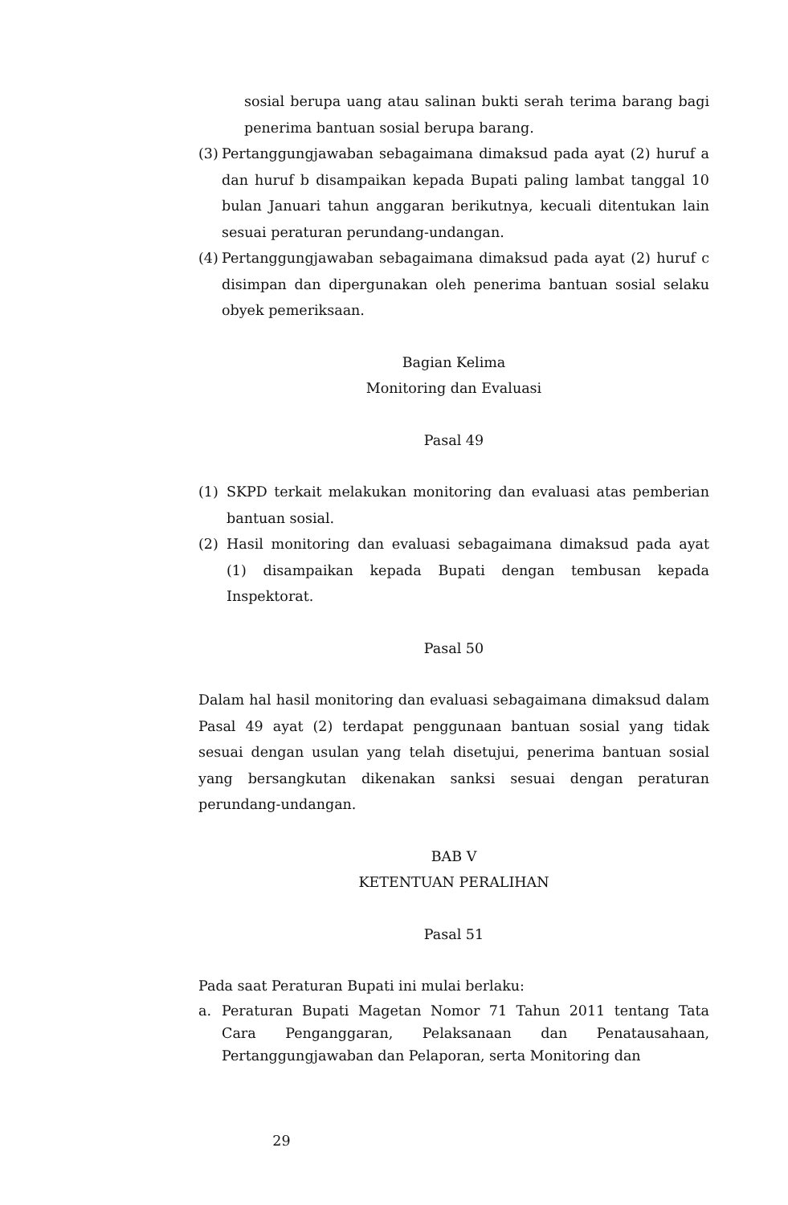sosial berupa uang atau salinan bukti serah terima barang bagi penerima bantuan sosial berupa barang.
(3) Pertanggungjawaban sebagaimana dimaksud pada ayat (2) huruf a dan huruf b disampaikan kepada Bupati paling lambat tanggal 10 bulan Januari tahun anggaran berikutnya, kecuali ditentukan lain sesuai peraturan perundang-undangan.
(4) Pertanggungjawaban sebagaimana dimaksud pada ayat (2) huruf c disimpan dan dipergunakan oleh penerima bantuan sosial selaku obyek pemeriksaan.
Bagian Kelima
Monitoring dan Evaluasi
Pasal 49
(1) SKPD terkait melakukan monitoring dan evaluasi atas pemberian bantuan sosial.
(2) Hasil monitoring dan evaluasi sebagaimana dimaksud pada ayat (1) disampaikan kepada Bupati dengan tembusan kepada Inspektorat.
Pasal 50
Dalam hal hasil monitoring dan evaluasi sebagaimana dimaksud dalam Pasal 49 ayat (2) terdapat penggunaan bantuan sosial yang tidak sesuai dengan usulan yang telah disetujui, penerima bantuan sosial yang bersangkutan dikenakan sanksi sesuai dengan peraturan perundang-undangan.
BAB V
KETENTUAN PERALIHAN
Pasal 51
Pada saat Peraturan Bupati ini mulai berlaku:
a. Peraturan Bupati Magetan Nomor 71 Tahun 2011 tentang Tata Cara Penganggaran, Pelaksanaan dan Penatausahaan, Pertanggungjawaban dan Pelaporan, serta Monitoring dan
29